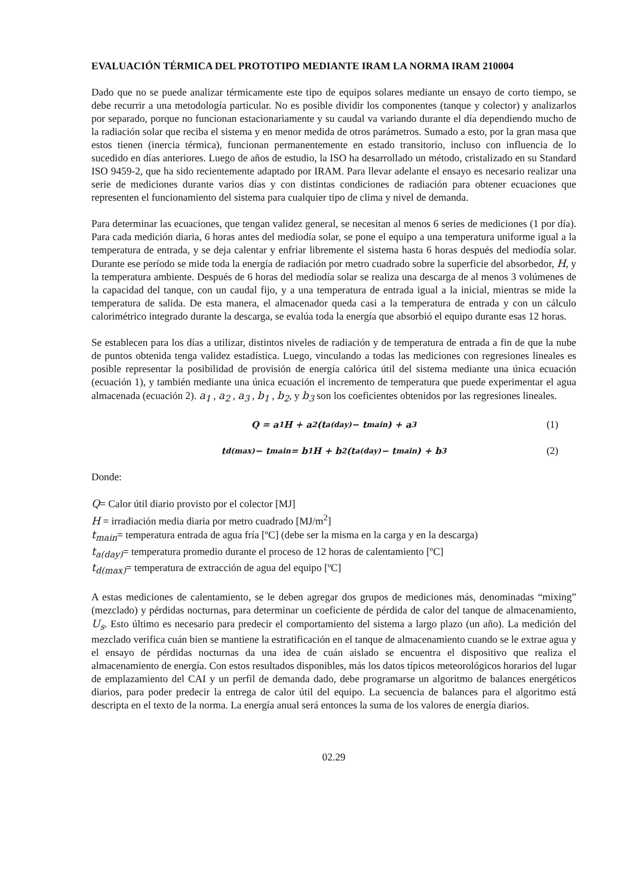EVALUACIÓN TÉRMICA DEL PROTOTIPO MEDIANTE IRAM LA NORMA IRAM 210004
Dado que no se puede analizar térmicamente este tipo de equipos solares mediante un ensayo de corto tiempo, se debe recurrir a una metodología particular. No es posible dividir los componentes (tanque y colector) y analizarlos por separado, porque no funcionan estacionariamente y su caudal va variando durante el día dependiendo mucho de la radiación solar que reciba el sistema y en menor medida de otros parámetros. Sumado a esto, por la gran masa que estos tienen (inercia térmica), funcionan permanentemente en estado transitorio, incluso con influencia de lo sucedido en días anteriores. Luego de años de estudio, la ISO ha desarrollado un método, cristalizado en su Standard ISO 9459-2, que ha sido recientemente adaptado por IRAM. Para llevar adelante el ensayo es necesario realizar una serie de mediciones durante varios días y con distintas condiciones de radiación para obtener ecuaciones que representen el funcionamiento del sistema para cualquier tipo de clima y nivel de demanda.
Para determinar las ecuaciones, que tengan validez general, se necesitan al menos 6 series de mediciones (1 por día). Para cada medición diaria, 6 horas antes del mediodía solar, se pone el equipo a una temperatura uniforme igual a la temperatura de entrada, y se deja calentar y enfriar libremente el sistema hasta 6 horas después del mediodía solar. Durante ese período se mide toda la energía de radiación por metro cuadrado sobre la superficie del absorbedor, H, y la temperatura ambiente. Después de 6 horas del mediodía solar se realiza una descarga de al menos 3 volúmenes de la capacidad del tanque, con un caudal fijo, y a una temperatura de entrada igual a la inicial, mientras se mide la temperatura de salida. De esta manera, el almacenador queda casi a la temperatura de entrada y con un cálculo calorimétrico integrado durante la descarga, se evalúa toda la energía que absorbió el equipo durante esas 12 horas.
Se establecen para los días a utilizar, distintos niveles de radiación y de temperatura de entrada a fin de que la nube de puntos obtenida tenga validez estadística. Luego, vinculando a todas las mediciones con regresiones lineales es posible representar la posibilidad de provisión de energía calórica útil del sistema mediante una única ecuación (ecuación 1), y también mediante una única ecuación el incremento de temperatura que puede experimentar el agua almacenada (ecuación 2). a<sub>1</sub> , a<sub>2</sub> , a<sub>3</sub> , b<sub>1</sub> , b<sub>2</sub>, y b<sub>3</sub> son los coeficientes obtenidos por las regresiones lineales.
Q = a<sub>1</sub>H + a<sub>2</sub>(t<sub>a(day)</sub> − t<sub>main</sub>) + a<sub>3</sub> (1)
t<sub>d(max)</sub> − t<sub>main</sub> = b<sub>1</sub>H + b<sub>2</sub>(t<sub>a(day)</sub> − t<sub>main</sub>) + b<sub>3</sub> (2)
Donde:
Q= Calor útil diario provisto por el colector [MJ]
H = irradiación media diaria por metro cuadrado [MJ/m<sup>2</sup>]
t<sub>main</sub>= temperatura entrada de agua fría [ºC] (debe ser la misma en la carga y en la descarga)
t<sub>a(day)</sub>= temperatura promedio durante el proceso de 12 horas de calentamiento [ºC]
t<sub>d(max)</sub>= temperatura de extracción de agua del equipo [ºC]
A estas mediciones de calentamiento, se le deben agregar dos grupos de mediciones más, denominadas “mixing” (mezclado) y pérdidas nocturnas, para determinar un coeficiente de pérdida de calor del tanque de almacenamiento, U<sub>s</sub>. Esto último es necesario para predecir el comportamiento del sistema a largo plazo (un año). La medición del mezclado verifica cuán bien se mantiene la estratificación en el tanque de almacenamiento cuando se le extrae agua y el ensayo de pérdidas nocturnas da una idea de cuán aislado se encuentra el dispositivo que realiza el almacenamiento de energía. Con estos resultados disponibles, más los datos típicos meteorológicos horarios del lugar de emplazamiento del CAI y un perfil de demanda dado, debe programarse un algoritmo de balances energéticos diarios, para poder predecir la entrega de calor útil del equipo. La secuencia de balances para el algoritmo está descripta en el texto de la norma. La energía anual será entonces la suma de los valores de energía diarios.
02.29